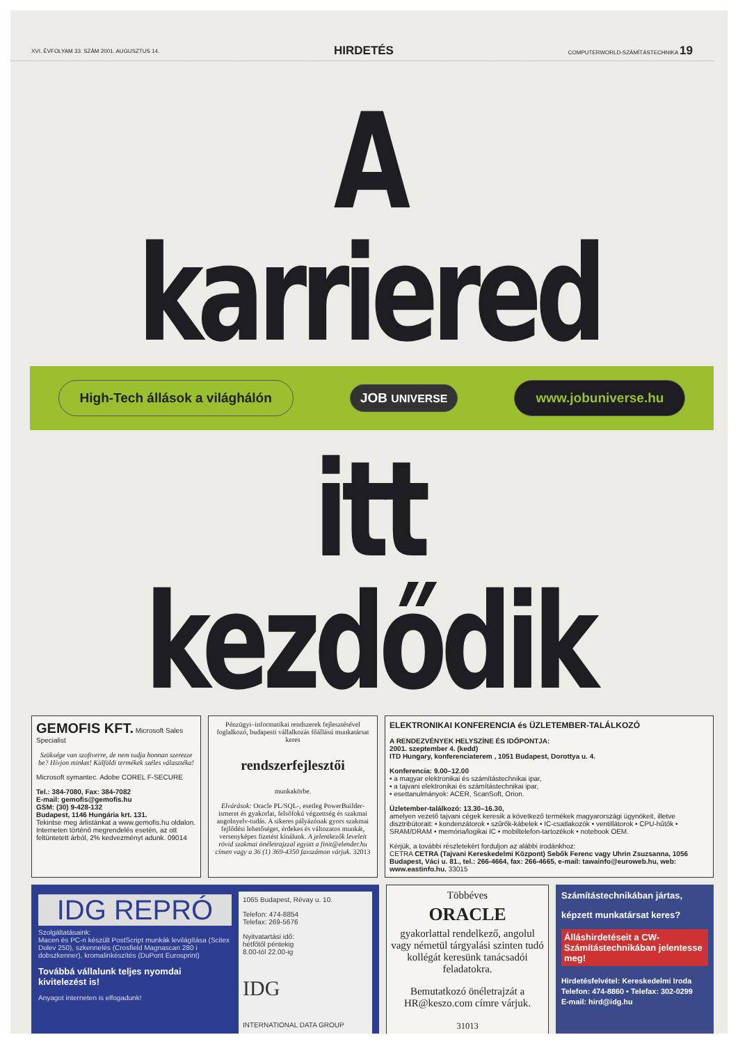XVI. ÉVFOLYAM 33. SZÁM 2001. AUGUSZTUS 14. HIRDETÉS COMPUTERWORLD-SZÁMÍTÁSTECHNIKA 19
A karriered
High-Tech állások a világhálón JOB UNIVERSE www.jobuniverse.hu
itt kezdődik
GEMOFIS KFT. Microsoft Sales Specialist
Szüksége van szoftverre, de nem tudja honnan szerezze be? Hívjon minket! Külföldi termékek széles választéka!
Microsoft symantec. Adobe COREL F-SECURE
Tel.: 384-7080, Fax: 384-7082
E-mail: gemofis@gemofis.hu
GSM: (30) 9-428-132
Budapest, 1146 Hungária krt. 131.
Tekintse meg árlistánkat a www.gemofis.hu oldalon. Interneten történő megrendelés esetén, az ott feltüntetett árból, 2% kedvezményt adunk. 09014
Pénzügyi–informatikai rendszerek fejlesztésével foglalkozó, budapesti vállalkozás főállású munkatársat keres
rendszerfejlesztői
munkakörbe.
Elvárások: Oracle PL/SQL-, esetleg PowerBuilder-ismeret és gyakorlat, felsőfokú végzettség és szakmai angolnyelv-tudás. A sikeres pályázónak gyors szakmai fejlődési lehetőséget, érdekes és változatos munkát, versenyképes fizetést kínálunk. A jelentkezők leveleit rövid szakmai önéletrajzzal együtt a finit@elender.hu címen vagy a 36 (1) 369-4350 faxszámon várjuk. 32013
ELEKTRONIKAI KONFERENCIA és ÜZLETEMBER-TALÁLKOZÓ
A RENDEZVÉNYEK HELYSZÍNE ÉS IDŐPONTJA:
2001. szeptember 4. (kedd)
ITD Hungary, konferenciaterem , 1051 Budapest, Dorottya u. 4.
Konferencia: 9.00–12.00
• a magyar elektronikai és számítástechnikai ipar,
• a tajvani elektronikai és számítástechnikai ipar,
• esettanulmányok: ACER, ScanSoft, Orion.
Üzletember-találkozó: 13.30–16.30,
amelyen vezető tajvani cégek keresik a következő termékek magyarországi ügynökeit, illetve disztribútorait: • kondenzátorok • szűrők-kábelek • IC-csatlakozók • ventillátorok • CPU-hűtők • SRAM/DRAM • memória/logikai IC • mobiltelefon-tartozékok • notebook OEM.
Kérjük, a további részletekért forduljon az alábbi irodánkhoz:
CETRA CETRA (Tajvani Kereskedelmi Központ) Sebők Ferenc vagy Uhrin Zsuzsanna, 1056 Budapest, Váci u. 81., tel.: 266-4664, fax: 266-4665, e-mail: tawainfo@euroweb.hu, web: www.eastinfo.hu. 33015
IDG REPRÓ
Szolgáltatásaink:
Macen és PC-n készült PostScript munkák levilágítása (Scitex Dolev 250), szkennelés (Crosfield Magnascan 280 i dobszkenner), kromalinkészítés (DuPont Eurosprint)
Továbbá vállalunk teljes nyomdai kivitelezést is!
Anyagot interneten is elfogadunk!
1065 Budapest, Révay u. 10.
Telefon: 474-8854
Telefax: 269-5676
Nyitvatartási idő:
hétfőtől péntekig
8.00-tól 22.00-ig
IDG
INTERNATIONAL DATA GROUP
Többéves
ORACLE
gyakorlattal rendelkező, angolul vagy németül tárgyalási szinten tudó kollégát keresünk tanácsadói feladatokra.
Bemutatkozó önéletrajzát a HR@keszo.com címre várjuk.
31013
Számítástechnikában jártas,
képzett munkatársat keres?
Álláshirdetéseit a CW-Számítástechnikában jelentesse meg!
Hirdetésfelvétel: Kereskedelmi Iroda
Telefon: 474-8860 • Telefax: 302-0299
E-mail: hird@idg.hu